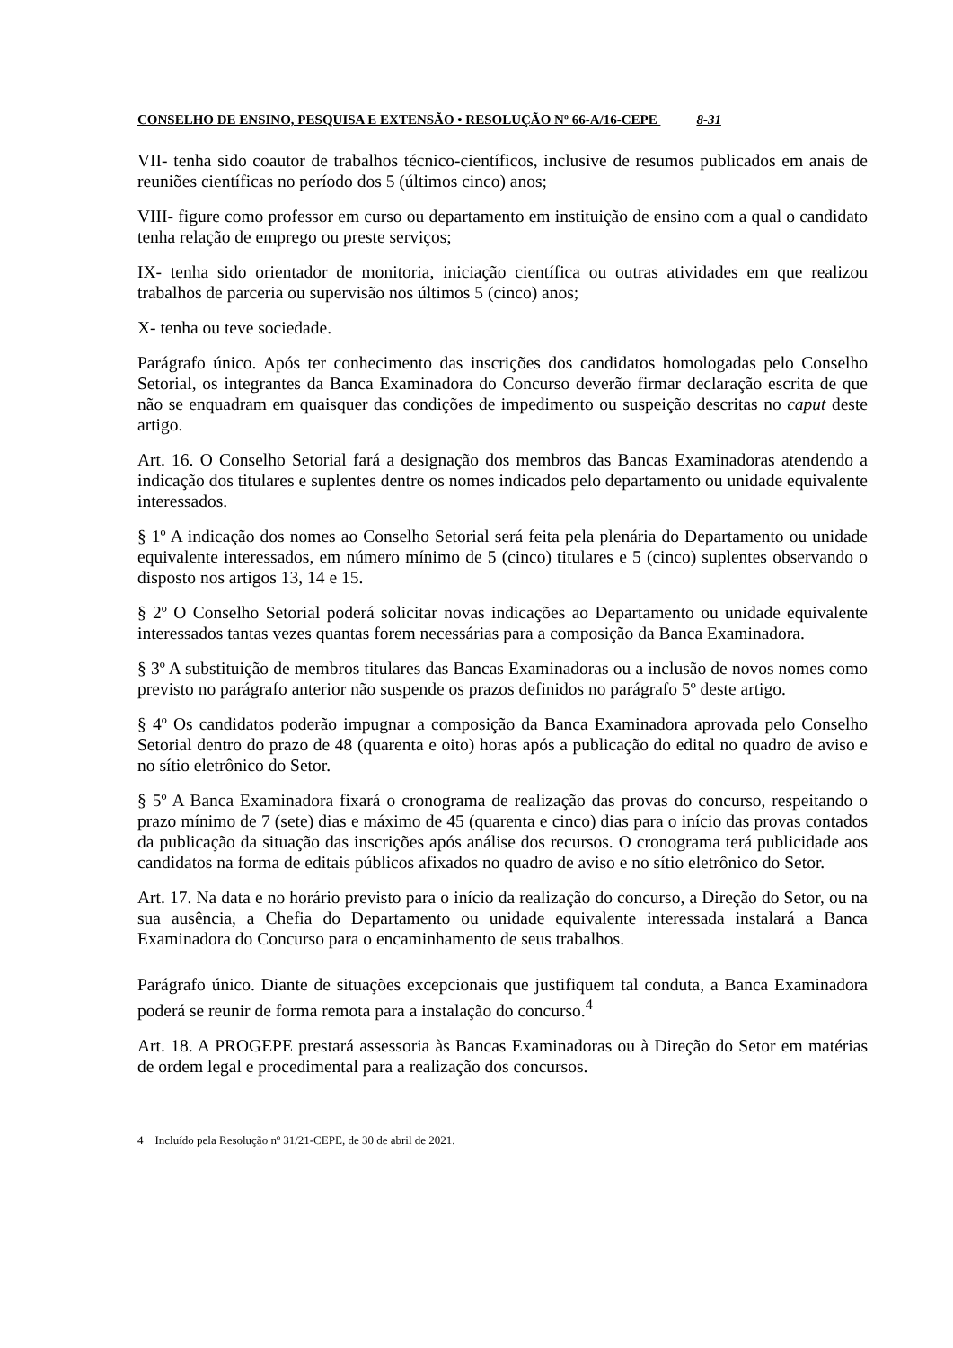CONSELHO DE ENSINO, PESQUISA E EXTENSÃO • RESOLUÇÃO Nº 66-A/16-CEPE 8-31
VII- tenha sido coautor de trabalhos técnico-científicos, inclusive de resumos publicados em anais de reuniões científicas no período dos 5 (últimos cinco) anos;
VIII- figure como professor em curso ou departamento em instituição de ensino com a qual o candidato tenha relação de emprego ou preste serviços;
IX- tenha sido orientador de monitoria, iniciação científica ou outras atividades em que realizou trabalhos de parceria ou supervisão nos últimos 5 (cinco) anos;
X- tenha ou teve sociedade.
Parágrafo único. Após ter conhecimento das inscrições dos candidatos homologadas pelo Conselho Setorial, os integrantes da Banca Examinadora do Concurso deverão firmar declaração escrita de que não se enquadram em quaisquer das condições de impedimento ou suspeição descritas no caput deste artigo.
Art. 16. O Conselho Setorial fará a designação dos membros das Bancas Examinadoras atendendo a indicação dos titulares e suplentes dentre os nomes indicados pelo departamento ou unidade equivalente interessados.
§ 1º A indicação dos nomes ao Conselho Setorial será feita pela plenária do Departamento ou unidade equivalente interessados, em número mínimo de 5 (cinco) titulares e 5 (cinco) suplentes observando o disposto nos artigos 13, 14 e 15.
§ 2º O Conselho Setorial poderá solicitar novas indicações ao Departamento ou unidade equivalente interessados tantas vezes quantas forem necessárias para a composição da Banca Examinadora.
§ 3º A substituição de membros titulares das Bancas Examinadoras ou a inclusão de novos nomes como previsto no parágrafo anterior não suspende os prazos definidos no parágrafo 5º deste artigo.
§ 4º Os candidatos poderão impugnar a composição da Banca Examinadora aprovada pelo Conselho Setorial dentro do prazo de 48 (quarenta e oito) horas após a publicação do edital no quadro de aviso e no sítio eletrônico do Setor.
§ 5º A Banca Examinadora fixará o cronograma de realização das provas do concurso, respeitando o prazo mínimo de 7 (sete) dias e máximo de 45 (quarenta e cinco) dias para o início das provas contados da publicação da situação das inscrições após análise dos recursos. O cronograma terá publicidade aos candidatos na forma de editais públicos afixados no quadro de aviso e no sítio eletrônico do Setor.
Art. 17. Na data e no horário previsto para o início da realização do concurso, a Direção do Setor, ou na sua ausência, a Chefia do Departamento ou unidade equivalente interessada instalará a Banca Examinadora do Concurso para o encaminhamento de seus trabalhos.
Parágrafo único. Diante de situações excepcionais que justifiquem tal conduta, a Banca Examinadora poderá se reunir de forma remota para a instalação do concurso.<sup>4</sup>
Art. 18. A PROGEPE prestará assessoria às Bancas Examinadoras ou à Direção do Setor em matérias de ordem legal e procedimental para a realização dos concursos.
4 Incluído pela Resolução nº 31/21-CEPE, de 30 de abril de 2021.